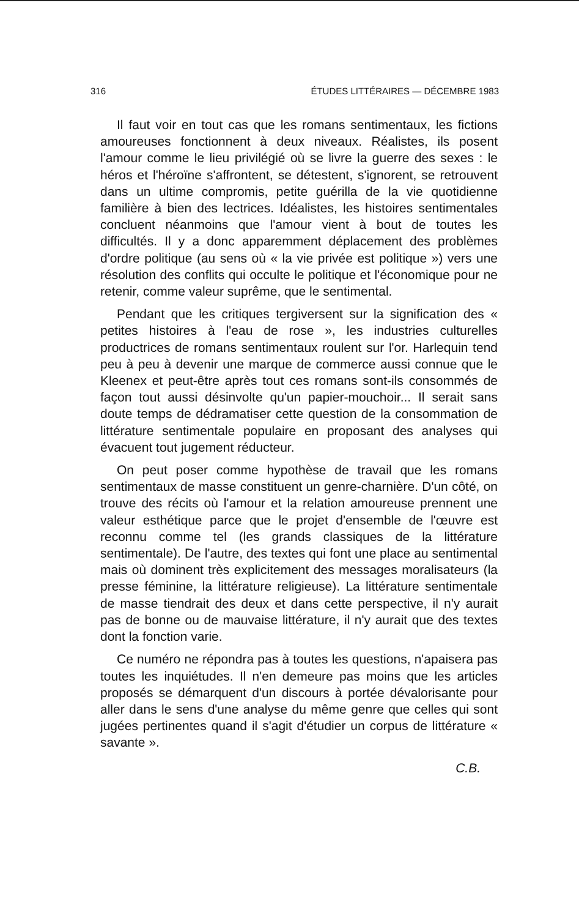316 ÉTUDES LITTÉRAIRES — DÉCEMBRE 1983
Il faut voir en tout cas que les romans sentimentaux, les fictions amoureuses fonctionnent à deux niveaux. Réalistes, ils posent l'amour comme le lieu privilégié où se livre la guerre des sexes : le héros et l'héroïne s'affrontent, se détestent, s'ignorent, se retrouvent dans un ultime compromis, petite guérilla de la vie quotidienne familière à bien des lectrices. Idéalistes, les histoires sentimentales concluent néanmoins que l'amour vient à bout de toutes les difficultés. Il y a donc apparemment déplacement des problèmes d'ordre politique (au sens où « la vie privée est politique ») vers une résolution des conflits qui occulte le politique et l'économique pour ne retenir, comme valeur suprême, que le sentimental.
Pendant que les critiques tergiversent sur la signification des « petites histoires à l'eau de rose », les industries culturelles productrices de romans sentimentaux roulent sur l'or. Harlequin tend peu à peu à devenir une marque de commerce aussi connue que le Kleenex et peut-être après tout ces romans sont-ils consommés de façon tout aussi désinvolte qu'un papier-mouchoir... Il serait sans doute temps de dédramatiser cette question de la consommation de littérature sentimentale populaire en proposant des analyses qui évacuent tout jugement réducteur.
On peut poser comme hypothèse de travail que les romans sentimentaux de masse constituent un genre-charnière. D'un côté, on trouve des récits où l'amour et la relation amoureuse prennent une valeur esthétique parce que le projet d'ensemble de l'œuvre est reconnu comme tel (les grands classiques de la littérature sentimentale). De l'autre, des textes qui font une place au sentimental mais où dominent très explicitement des messages moralisateurs (la presse féminine, la littérature religieuse). La littérature sentimentale de masse tiendrait des deux et dans cette perspective, il n'y aurait pas de bonne ou de mauvaise littérature, il n'y aurait que des textes dont la fonction varie.
Ce numéro ne répondra pas à toutes les questions, n'apaisera pas toutes les inquiétudes. Il n'en demeure pas moins que les articles proposés se démarquent d'un discours à portée dévalorisante pour aller dans le sens d'une analyse du même genre que celles qui sont jugées pertinentes quand il s'agit d'étudier un corpus de littérature « savante ».
C.B.